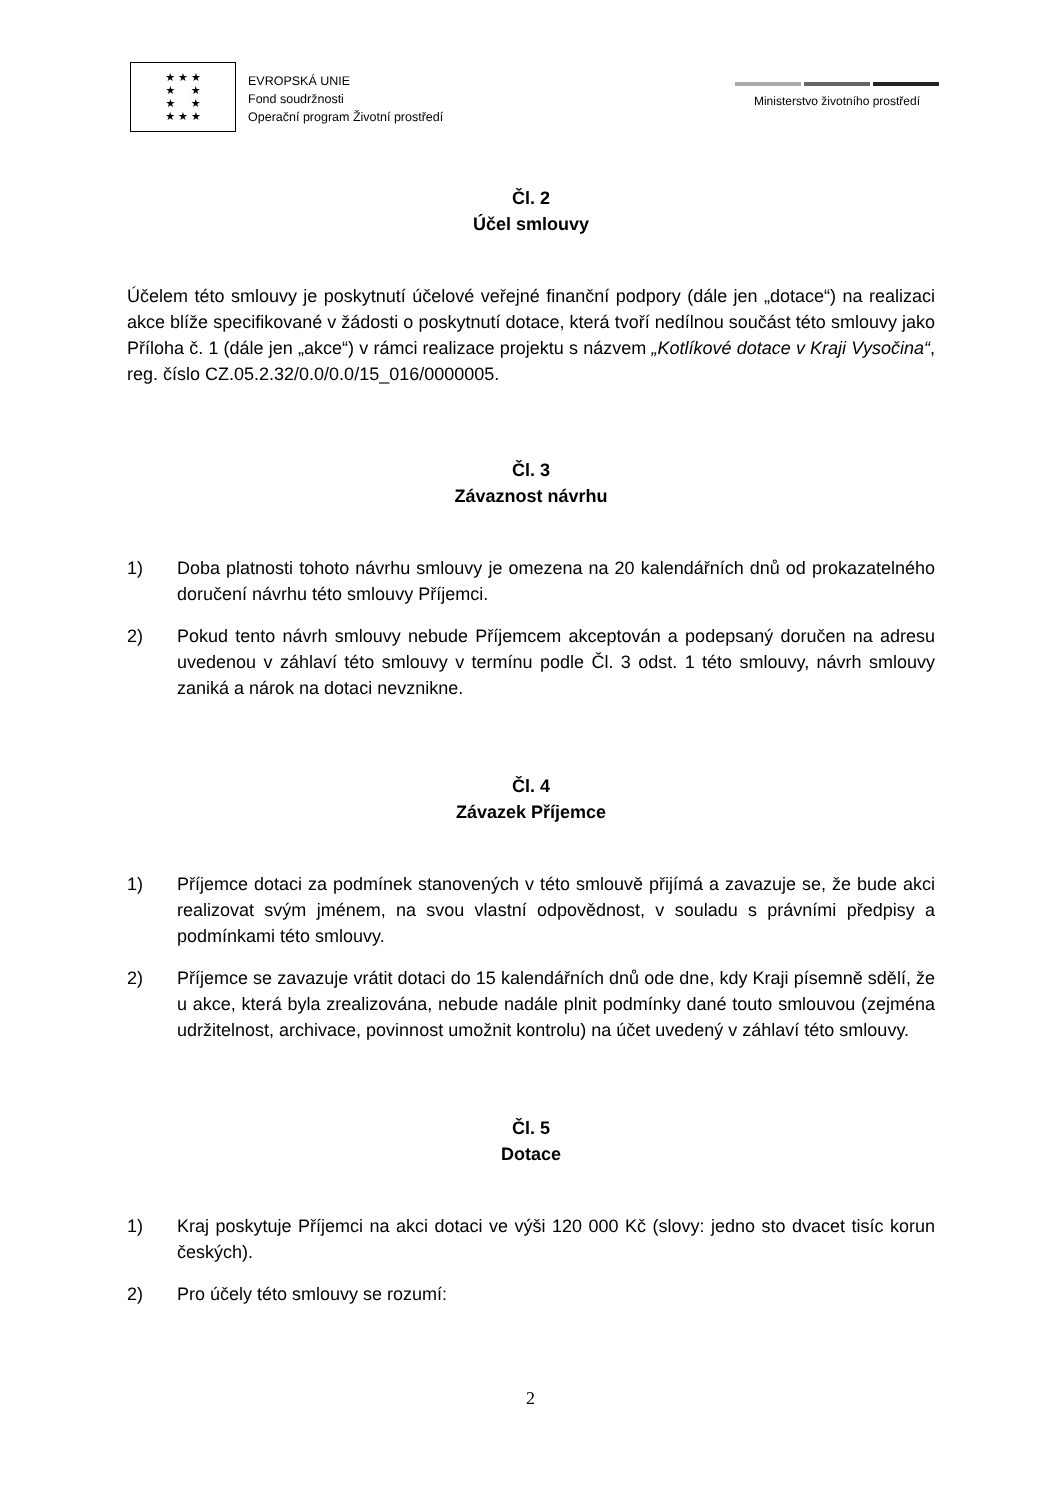★ ★ ★
★ ★
★ ★
★ ★ ★
EVROPSKÁ UNIE
Fond soudržnosti
Operační program Životní prostředí
Ministerstvo životního prostředí
Čl. 2
Účel smlouvy
Účelem této smlouvy je poskytnutí účelové veřejné finanční podpory (dále jen „dotace“) na realizaci akce blíže specifikované v žádosti o poskytnutí dotace, která tvoří nedílnou součást této smlouvy jako Příloha č. 1 (dále jen „akce“) v rámci realizace projektu s názvem „Kotlíkové dotace v Kraji Vysočina“, reg. číslo CZ.05.2.32/0.0/0.0/15_016/0000005.
Čl. 3
Závaznost návrhu
1) Doba platnosti tohoto návrhu smlouvy je omezena na 20 kalendářních dnů od prokazatelného doručení návrhu této smlouvy Příjemci.
2) Pokud tento návrh smlouvy nebude Příjemcem akceptován a podepsaný doručen na adresu uvedenou v záhlaví této smlouvy v termínu podle Čl. 3 odst. 1 této smlouvy, návrh smlouvy zaniká a nárok na dotaci nevznikne.
Čl. 4
Závazek Příjemce
1) Příjemce dotaci za podmínek stanovených v této smlouvě přijímá a zavazuje se, že bude akci realizovat svým jménem, na svou vlastní odpovědnost, v souladu s právními předpisy a podmínkami této smlouvy.
2) Příjemce se zavazuje vrátit dotaci do 15 kalendářních dnů ode dne, kdy Kraji písemně sdělí, že u akce, která byla zrealizována, nebude nadále plnit podmínky dané touto smlouvou (zejména udržitelnost, archivace, povinnost umožnit kontrolu) na účet uvedený v záhlaví této smlouvy.
Čl. 5
Dotace
1) Kraj poskytuje Příjemci na akci dotaci ve výši 120 000 Kč (slovy: jedno sto dvacet tisíc korun českých).
2) Pro účely této smlouvy se rozumí:
2